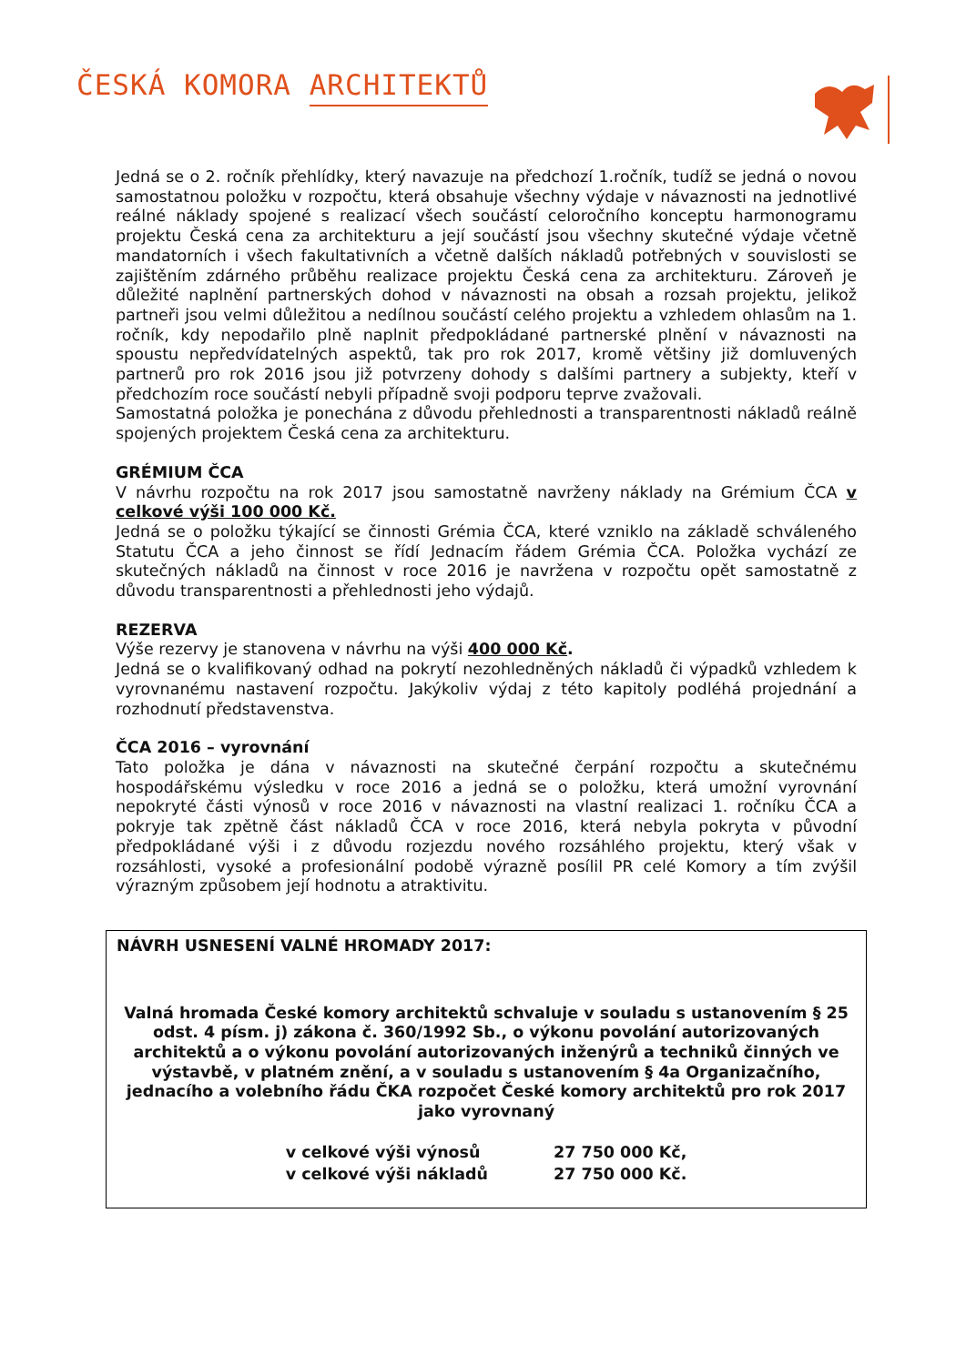ČESKÁ KOMORA ARCHITEKTŮ
Jedná se o 2. ročník přehlídky, který navazuje na předchozí 1.ročník, tudíž se jedná o novou samostatnou položku v rozpočtu, která obsahuje všechny výdaje v návaznosti na jednotlivé reálné náklady spojené s realizací všech součástí celoročního konceptu harmonogramu projektu Česká cena za architekturu a její součástí jsou všechny skutečné výdaje včetně mandatorních i všech fakultativních a včetně dalších nákladů potřebných v souvislosti se zajištěním zdárného průběhu realizace projektu Česká cena za architekturu. Zároveň je důležité naplnění partnerských dohod v návaznosti na obsah a rozsah projektu, jelikož partneři jsou velmi důležitou a nedílnou součástí celého projektu a vzhledem ohlasům na 1. ročník, kdy nepodařilo plně naplnit předpokládané partnerské plnění v návaznosti na spoustu nepředvídatelných aspektů, tak pro rok 2017, kromě většiny již domluvených partnerů pro rok 2016 jsou již potvrzeny dohody s dalšími partnery a subjekty, kteří v předchozím roce součástí nebyli případně svoji podporu teprve zvažovali.
Samostatná položka je ponechána z důvodu přehlednosti a transparentnosti nákladů reálně spojených projektem Česká cena za architekturu.
GRÉMIUM ČCA
V návrhu rozpočtu na rok 2017 jsou samostatně navrženy náklady na Grémium ČCA v celkové výši 100 000 Kč.
Jedná se o položku týkající se činnosti Grémia ČCA, které vzniklo na základě schváleného Statutu ČCA a jeho činnost se řídí Jednacím řádem Grémia ČCA. Položka vychází ze skutečných nákladů na činnost v roce 2016 je navržena v rozpočtu opět samostatně z důvodu transparentnosti a přehlednosti jeho výdajů.
REZERVA
Výše rezervy je stanovena v návrhu na výši 400 000 Kč.
Jedná se o kvalifikovaný odhad na pokrytí nezohledněných nákladů či výpadků vzhledem k vyrovnanému nastavení rozpočtu. Jakýkoliv výdaj z této kapitoly podléhá projednání a rozhodnutí představenstva.
ČCA 2016 – vyrovnání
Tato položka je dána v návaznosti na skutečné čerpání rozpočtu a skutečnému hospodářskému výsledku v roce 2016 a jedná se o položku, která umožní vyrovnání nepokryté části výnosů v roce 2016 v návaznosti na vlastní realizaci 1. ročníku ČCA a pokryje tak zpětně část nákladů ČCA v roce 2016, která nebyla pokryta v původní předpokládané výši i z důvodu rozjezdu nového rozsáhlého projektu, který však v rozsáhlosti, vysoké a profesionální podobě výrazně posílil PR celé Komory a tím zvýšil výrazným způsobem její hodnotu a atraktivitu.
NÁVRH USNESENÍ VALNÉ HROMADY 2017:
Valná hromada České komory architektů schvaluje v souladu s ustanovením § 25 odst. 4 písm. j) zákona č. 360/1992 Sb., o výkonu povolání autorizovaných architektů a o výkonu povolání autorizovaných inženýrů a techniků činných ve výstavbě, v platném znění, a v souladu s ustanovením § 4a Organizačního, jednacího a volebního řádu ČKA rozpočet České komory architektů pro rok 2017 jako vyrovnaný
| v celkové výši výnosů | 27 750 000 Kč, |
| v celkové výši nákladů | 27 750 000 Kč. |